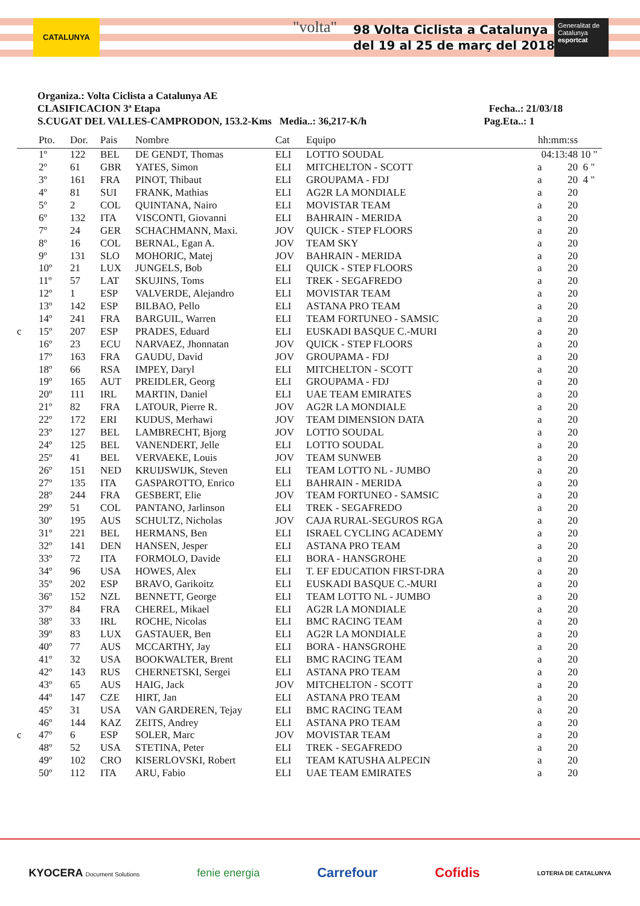CATALUNYA "volta"
98 Volta Ciclista a Catalunya
del 19 al 25 de març del 2018
Generalitat de Catalunya
esportcat
Organiza.: Volta Ciclista a Catalunya AE
CLASIFICACION 3ª Etapa Fecha..: 21/03/18
S.CUGAT DEL VALLES-CAMPRODON, 153.2-Kms Media..: 36,217-K/h Pag.Eta..: 1
| | Pto. | Dor. | Pais | Nombre | Cat | Equipo | hh:mm:ss | |
| --- | --- | --- | --- | --- | --- | --- | --- | --- |
| | 1º | 122 | BEL | DE GENDT, Thomas | ELI | LOTTO SOUDAL | 04:13:48 | 10 " |
| | 2º | 61 | GBR | YATES, Simon | ELI | MITCHELTON - SCOTT | a 20 | 6 " |
| | 3º | 161 | FRA | PINOT, Thibaut | ELI | GROUPAMA - FDJ | a 20 | 4 " |
| | 4º | 81 | SUI | FRANK, Mathias | ELI | AG2R LA MONDIALE | a 20 | |
| | 5º | 2 | COL | QUINTANA, Nairo | ELI | MOVISTAR TEAM | a 20 | |
| | 6º | 132 | ITA | VISCONTI, Giovanni | ELI | BAHRAIN - MERIDA | a 20 | |
| | 7º | 24 | GER | SCHACHMANN, Maxi. | JOV | QUICK - STEP FLOORS | a 20 | |
| | 8º | 16 | COL | BERNAL, Egan A. | JOV | TEAM SKY | a 20 | |
| | 9º | 131 | SLO | MOHORIC, Matej | JOV | BAHRAIN - MERIDA | a 20 | |
| | 10º | 21 | LUX | JUNGELS, Bob | ELI | QUICK - STEP FLOORS | a 20 | |
| | 11º | 57 | LAT | SKUJINS, Toms | ELI | TREK - SEGAFREDO | a 20 | |
| | 12º | 1 | ESP | VALVERDE, Alejandro | ELI | MOVISTAR TEAM | a 20 | |
| | 13º | 142 | ESP | BILBAO, Pello | ELI | ASTANA PRO TEAM | a 20 | |
| | 14º | 241 | FRA | BARGUIL, Warren | ELI | TEAM FORTUNEO - SAMSIC | a 20 | |
| c | 15º | 207 | ESP | PRADES, Eduard | ELI | EUSKADI BASQUE C.-MURI | a 20 | |
| | 16º | 23 | ECU | NARVAEZ, Jhonnatan | JOV | QUICK - STEP FLOORS | a 20 | |
| | 17º | 163 | FRA | GAUDU, David | JOV | GROUPAMA - FDJ | a 20 | |
| | 18º | 66 | RSA | IMPEY, Daryl | ELI | MITCHELTON - SCOTT | a 20 | |
| | 19º | 165 | AUT | PREIDLER, Georg | ELI | GROUPAMA - FDJ | a 20 | |
| | 20º | 111 | IRL | MARTIN, Daniel | ELI | UAE TEAM EMIRATES | a 20 | |
| | 21º | 82 | FRA | LATOUR, Pierre R. | JOV | AG2R LA MONDIALE | a 20 | |
| | 22º | 172 | ERI | KUDUS, Merhawi | JOV | TEAM DIMENSION DATA | a 20 | |
| | 23º | 127 | BEL | LAMBRECHT, Bjorg | JOV | LOTTO SOUDAL | a 20 | |
| | 24º | 125 | BEL | VANENDERT, Jelle | ELI | LOTTO SOUDAL | a 20 | |
| | 25º | 41 | BEL | VERVAEKE, Louis | JOV | TEAM SUNWEB | a 20 | |
| | 26º | 151 | NED | KRUIJSWIJK, Steven | ELI | TEAM LOTTO NL - JUMBO | a 20 | |
| | 27º | 135 | ITA | GASPAROTTO, Enrico | ELI | BAHRAIN - MERIDA | a 20 | |
| | 28º | 244 | FRA | GESBERT, Elie | JOV | TEAM FORTUNEO - SAMSIC | a 20 | |
| | 29º | 51 | COL | PANTANO, Jarlinson | ELI | TREK - SEGAFREDO | a 20 | |
| | 30º | 195 | AUS | SCHULTZ, Nicholas | JOV | CAJA RURAL-SEGUROS RGA | a 20 | |
| | 31º | 221 | BEL | HERMANS, Ben | ELI | ISRAEL CYCLING ACADEMY | a 20 | |
| | 32º | 141 | DEN | HANSEN, Jesper | ELI | ASTANA PRO TEAM | a 20 | |
| | 33º | 72 | ITA | FORMOLO, Davide | ELI | BORA - HANSGROHE | a 20 | |
| | 34º | 96 | USA | HOWES, Alex | ELI | T. EF EDUCATION FIRST-DRA | a 20 | |
| | 35º | 202 | ESP | BRAVO, Garikoitz | ELI | EUSKADI BASQUE C.-MURI | a 20 | |
| | 36º | 152 | NZL | BENNETT, George | ELI | TEAM LOTTO NL - JUMBO | a 20 | |
| | 37º | 84 | FRA | CHEREL, Mikael | ELI | AG2R LA MONDIALE | a 20 | |
| | 38º | 33 | IRL | ROCHE, Nicolas | ELI | BMC RACING TEAM | a 20 | |
| | 39º | 83 | LUX | GASTAUER, Ben | ELI | AG2R LA MONDIALE | a 20 | |
| | 40º | 77 | AUS | MCCARTHY, Jay | ELI | BORA - HANSGROHE | a 20 | |
| | 41º | 32 | USA | BOOKWALTER, Brent | ELI | BMC RACING TEAM | a 20 | |
| | 42º | 143 | RUS | CHERNETSKI, Sergei | ELI | ASTANA PRO TEAM | a 20 | |
| | 43º | 65 | AUS | HAIG, Jack | JOV | MITCHELTON - SCOTT | a 20 | |
| | 44º | 147 | CZE | HIRT, Jan | ELI | ASTANA PRO TEAM | a 20 | |
| | 45º | 31 | USA | VAN GARDEREN, Tejay | ELI | BMC RACING TEAM | a 20 | |
| | 46º | 144 | KAZ | ZEITS, Andrey | ELI | ASTANA PRO TEAM | a 20 | |
| c | 47º | 6 | ESP | SOLER, Marc | JOV | MOVISTAR TEAM | a 20 | |
| | 48º | 52 | USA | STETINA, Peter | ELI | TREK - SEGAFREDO | a 20 | |
| | 49º | 102 | CRO | KISERLOVSKI, Robert | ELI | TEAM KATUSHA ALPECIN | a 20 | |
| | 50º | 112 | ITA | ARU, Fabio | ELI | UAE TEAM EMIRATES | a 20 | |
KYOCERA Document Solutions fenie energia Carrefour Cofidis LOTERIA DE CATALUNYA